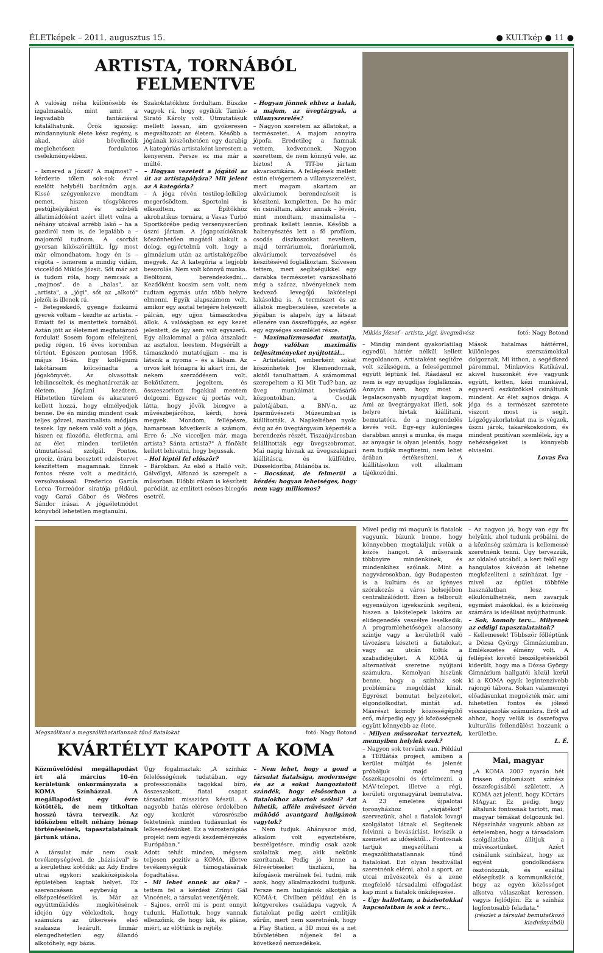ÉLETképek – 2011. augusztus 15. ● KULTkép ● 11 ●
ARTISTA, TORNÁBÓL FELMENTVE
A valóság néha különösebb és izgalmasabb, mint amit a legvadabb fantáziával kitalálhatunk. Örök igazság: mindannyiunk élete kész regény, s akad, akié bővelkedik meglehetősen fordulatos cselekményekben.
– Ismered a Józsit? A majmost? – kérdezte tőlem sok-sok évvel ezelőtt helybéli barátnőm apja. Kissé szégyenkezve mondtam nemet, hiszen tősgyökeres pestújhelyiként és szívbéli állatimádóként azért illett volna a néhány utcával arrébb lakó – ha a gazdiról nem is, de legalább a – majomról tudnom. A csorbát gyorsan kiköszörültük. Így most már elmondhatom, hogy én is – régóta – ismerem a mindig vidám, viccelődő Miklós Józsit. Sőt már azt is tudom róla, hogy nemcsak a „majmos", de a „halas", az „artista", a „jógi", sőt az „alkotó" jelzők is illenek rá.
– Betegeskedő, gyenge fizikumú gyerek voltam – kezdte az artista. – Emiatt fel is mentettek tornából. Aztán jött az életemet meghatározó fordulat! Sosem fogom elfelejteni, pedig régen, 16 éves koromban történt. Egészen pontosan 1958. május 16-án. Egy kollégiumi lakótársam kölcsönadta a jógakönyvét. Az olvasottak lebilincseltek, és meghatározták az életem. Jógázni kezdtem. Hihetetlen türelem és akaraterő kellett hozzá, hogy elmélyedjek benne. De én mindig mindent csak teljes gőzzel, maximalista módjára teszek. Így nekem való volt a jóga, hiszen ez filozófia, életforma, ami az élet minden területén útmutatással szolgál. Pontos, precíz, órára beosztott edzéstervet készítettem magamnak. Ennek fontos része volt a meditáció, versolvasással. Frederico García Lorca Torreádor siratója például, vagy Garai Gábor és Weöres Sándor írásai. A jógaéletmódot könyvből lehetetlen megtanulni.
Szakoktatókhoz fordultam. Büszke vagyok rá, hogy egyikük Tamkó-Sirató Károly volt. Útmutatásuk mellett lassan, ám gyökeresen megváltozott az életem. Később a jógának köszönhetően egy darabig A kategóriás artistaként kerestem a kenyerem. Persze ez ma már a múlté.
– Hogyan vezetett a jógától az út az artistapályára? Mit jelent az A kategória?
– A jóga révén testileg-lelkileg megerősödtem. Sportolni is elkezdtem, az Építőkhöz akrobatikus tornára, a Vasas Turbó Sportkörébe pedig versenyszerűen úszni jártam. A jógapozícióknak köszönhetően magától alakult a dolog, egyértelmű volt, hogy a gimnázium után az artistaképzőbe megyek. Az A kategória a legjobb besorolás. Nem volt könnyű munka. Beöltözni, berendezkedni... Kezdőként kocsim sem volt, nem tudtam egymás után több helyre elmenni. Egyik alapszámom volt, amikor egy asztal tetejére helyezett pálcán, egy ujjon támaszkodva állok. A valóságban ez egy kezet jelentett, de így sem volt egyszerű. Egy alkalommal a pálca átszaladt az asztalon, leestem. Megsérült a támaszkodó mutatóujjam – ma is látszik a nyoma – és a lábam. Az orvos két hónapra ki akart írni, de nekem szerződésem volt. Bekötöztem, jegeltem, és összeszorított fogakkal mentem dolgozni. Egyszer új portás volt, látta, hogy jövök bicegve a művészbejáróhoz, kérdi, hová megyek. Mondom, fellépésre, hamarosan következik a számom. Erre ő: „Ne vicceljen már, maga artista? Sánta artista?" A főnököt kellett lehivatni, hogy bejussak.
– Hol léptél fel először?
– Bárokban. Az első a Halló volt. Gálvölgyi, Alfonzó is szerepelt a műsorban. Előbbi rólam is készített paródiát, az említett eséses-bicegős esetről.
– Hogyan jönnek ehhez a halak, a majom, az üvegtárgyak, a villanyszerelés?
– Nagyon szeretem az állatokat, a természetet. A majom annyira jópofa. Eredetileg a fiamnak vettem, kedvencnek. Nagyon szerettem, de nem könnyű vele, az biztos! A TIT-be jártam akvarisztikára. A fellépések mellett estin elvégeztem a villanyszerelést, mert magam akartam az akváriumok berendezéseit is készíteni, kompletten. De ha már én csináltam, akkor annak – lévén, mint mondtam, maximalista – profinak kellett lennie. Később a haltenyésztés lett a fő profilom, csodás diszkoszokat neveltem, majd terráriumok, floráriumok, akváriumok tervezésével és készítésével foglalkoztam. Szívesen tettem, mert segítségükkel egy darabka természetet varázsolható még a száraz, növényeknek nem kedvező levegőjű lakótelepi lakásokba is. A természet és az állatok megbecsülése, szeretete a jógában is alapelv, így a látszat ellenére van összefüggés, az egész egy egységes szemlélet része.
– Maximalizmusodat mutatja, hogy valóban maximális teljesítményeket nyújtottál...
– Artistaként, emberként sokat köszönhetek Joe Klemendornak, akitől tanulhattam. A számommal szerepeltem a Ki Mit Tud?-ban, az üveg munkáimat bevásárló központokban, a Csodák palotájában, a BNV-n, az Iparművészeti Múzeumban is kiállították. A Napkeltében nyolc évig az én üvegtárgyaim képezték a berendezés részét. Tiszaújvárosban felállították egy üvegszobromat. Mai napig hívnak az üvegszakipari kiállításra, és külföldre, Düsseldorfba, Milánóba is.
– Bocsánat, de felmerül a kérdés: hogyan lehetséges, hogy nem vagy milliomos?
Miklós József - artista, jógi, üvegművész fotó: Nagy Botond
– Mindig mindent gyakorlatilag egyedül, háttér nélkül kellett megoldanom. Artistaként segítőre volt szükségem, a feleségemmel együtt léptünk fel. Ráadásul ez nem is egy nyugdíjas foglalkozás. Annyira nem, hogy most a legalacsonyabb nyugdíjat kapom. Ami az üvegtárgyakat illeti, sok helyre hívtak kiállítani, bemutatóra, de a megrendelés kevés volt. Egy-egy különleges darabban annyi a munka, és maga az anyagár is olyan jelentős, hogy nem tudják megfizetni, nem lehet árában értékesíteni. A kiállításokon volt alkalmam tájékozódni.
Mások hatalmas háttérrel, különleges szerszámokkal dolgoznak. Mi itthon, a segédkező párommal, Minkovics Katikával, akivel huszonkét éve vagyunk együtt, ketten, kézi munkával, egyszerű eszközökkel csináltunk mindent. Az élet sajnos drága. A jóga és a természet szeretete viszont most is segít. Légzőgyakorlatokat ma is végzek, úszni járok, takarékoskodom, és mindent pozitívan szemlélek, így a nehézségeket is könnyebb elviselni.
Lovas Éva
Megszólítani a megszólíthatatlannak tűnő fiatalokat fotó: Nagy Botond
KVÁRTÉLYT KAPOTT A KOMA
Közművelődési megállapodást írt alá március 10-én kerületünk önkormányzata a KOMA Színházzal. A megállapodást egy évre kötötték, de nem titkoltan hosszú távra tervezik. Az időközben eltelt néhány hónap történéseinek, tapasztalatainak jártunk utána.
A társulat már nem csak tevékenységével, de „bázisával" is a kerülethez kötődik: az Ady Endre utcai egykori szakközépiskola épületében kaptak helyet. Ez szerencsésen egybevág a elképzeléseikkel is. Már az együttműködés megkötésének idején úgy vélekedtek, hogy számukra az útkeresés első szakasza lezárult. Immár elengedhetetlen egy állandó alkotóhely, egy bázis.
Úgy fogalmaztak: „A színház felelősségének tudatában, egy professzionális tagokkal bíró, összeszokott, fiatal csapat társadalmi misszióra készül. A nagyobb hatás elérése érdekében egy konkrét városrészbe fektetnénk minden tudásunkat és lelkesedésünket. Ez a városterápiás projekt nem egyedi kezdeményezés Európában."
Adott tehát minden, mégsem teljesen pozitív a KOMA, illetve tevékenységük támogatásának fogadtatása.
– Mi lehet ennek az oka? – tettem fel a kérdést Zrínyi Gál Vincének, a társulat vezetőjének.
– Sajnos, erről mi is pont ennyit tudunk. Hallottuk, hogy vannak ellenzőink, de hogy kik, és pláne, miért, az előttünk is rejtély.
– Nem lehet, hogy a gond a társulat fiatalsága, modernsége és az a sokat hangoztatott szándék, hogy elsősorban a fiatalokhoz akartok szólni? Azt hihetik, afféle művészet örvén működő avantgard huligánok vagytok?
– Nem tudjuk. Ahányszor mód, alkalom volt egyeztetésre, beszélgetésre, mindig csak azok szólaltak meg, akik nekünk szorítanak. Pedig jó lenne a félreértéseket tisztázni, ha kifogások merülnek fel, tudni, mik azok, hogy alkalmazkodni tudjunk. Persze nem huligánok alkotják a KOMÁ-t. Civilben például én is kétgyerekes családapa vagyok. A fiatalokat pedig azért említjük sűrűn, mert nem szeretnénk, hogy a Play Station, a 3D mozi és a net bűvöletében nőjenek fel a következő nemzedékek.
Mivel pedig mi magunk is fiatalok vagyunk, bízunk benne, hogy könnyebben megtaláljuk velük a közös hangot. A műsoraink többnyire mindenkinek, és mindenkihez szólnak. Mint a nagyvárosokban, úgy Budapesten is a kultúra és az igényes szórakozás a város belsejében centralizálódott. Ezen a felborult egyensúlyon igyekszünk segíteni, hiszen a lakótelepek lakóira az elidegenedés veszélye leselkedik. A programlehetőségek alacsony szintje vagy a kerületből való távozásra készteti a fiatalokat, vagy az utcán töltik a szabadidejüket. A KOMA új alternatívát szeretne nyújtani számukra. Komolyan hiszünk benne, hogy a színház sok problémára megoldást kínál. Egyrészt bemutat helyzeteket, elgondolkodtat, mintát ad. Másrészt komoly közösségépítő erő, márpedig egy jó közösségnek együtt könnyebb az élete.
– Milyen műsorokat terveztek, mennyiben helyiek ezek?
– Nagyon sok tervünk van. Például a TÉRlátás project, amiben a kerület múltját és jelenét próbáljuk majd meg összekapcsolni és értelmezni, a MÁV-telepet, illetve a régi, kerületi orgonagyárat bemutatva. A 23 emeletes újpalotai toronyházhoz „várjátékot" szervezünk, ahol a fiatalok lovagi szolgálatot látnak el. Segítenek felvinni a bevásárlást, leviszik a szemetet az idősektől... Fontosnak tartjuk megszólítani a megszólíthatatlannak tűnő fiatalokat. Ezt olyan fesztivállal szeretnénk elérni, ahol a sport, az utcai művészetek és a zene megfelelő társadalmi elfogadást kap mint a fiatalok önkifejezése.
– Úgy hallottam, a bázisotokkal kapcsolatban is sok a terv...
– Az nagyon jó, hogy van egy fix helyünk, ahol tudunk próbálni, de a közönség számára is kellemessé szeretnénk tenni. Úgy tervezzük, az oldalsó utcából, a kert felől egy hangulatos kávézón át lehetne megközelíteni a színházat. Így – mivel az épület többféle használatban lesz – elkülönülhetnék, nem zavarjuk egymást másokkal, és a közönség számára is ideálisat nyújthatnunk.
– Sok, komoly terv... Milyenek az eddigi tapasztalataitok?
– Kellemesek! Többször főlléptünk a Dózsa György Gimnáziumban. Emlékezetes élmény volt. A fellépést követő beszélgetésekből kiderült, hogy ma a Dózsa György Gimnázium hallgatói közül kerül ki a KOMA egyik legintenzívebb rajongó tábora. Sokan valamennyi előadásunkat megnézték már, ami hihetetlen fontos és jóleső visszaigazolás számunkra. Erőt ad ahhoz, hogy velük is összefogva kulturális fellendülést hozzunk a kerületbe.
L. É.
Mai, magyar
„A KOMA 2007 nyarán hét frissen diplomázott színész összefogásából született. A KOMA azt jelenti, hogy KOrtárs MAgyar. Ez pedig, hogy általunk fontosnak tartott, mai, magyar témákat dolgozunk fel. Népszínház vagyunk abban az értelemben, hogy a társadalom szolgálatába állítjuk a művészetünket. Azért csinálunk színházat, hogy az egyént gondolkodásra ösztönözzük, és ezáltal elősegítsük a kommunikációt, hogy az egyén közösséget alkotva válaszokat keressen, vagyis fejlődjön. Ez a színház legfontosabb feladata."
(részlet a társulat bemutatkozó kiadványából)